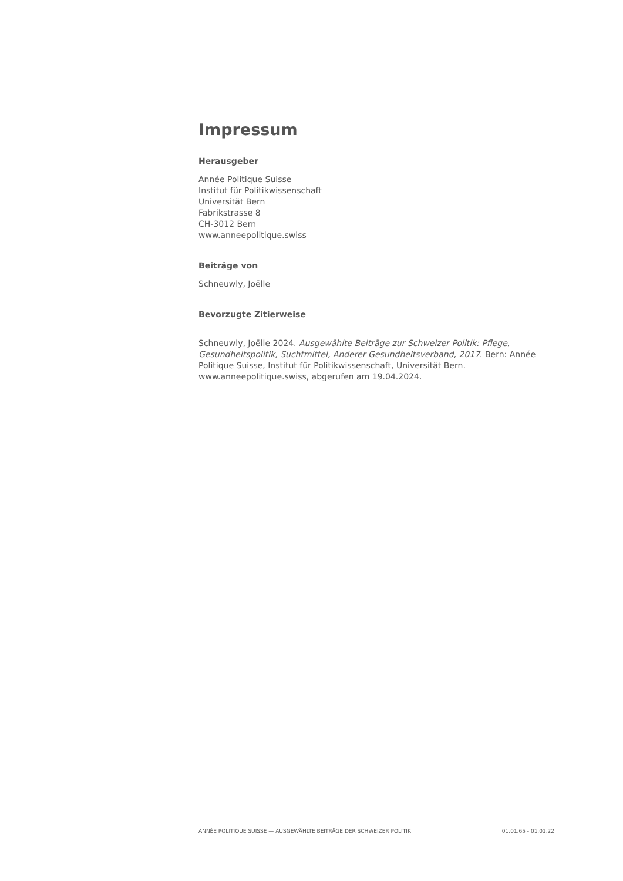Impressum
Herausgeber
Année Politique Suisse
Institut für Politikwissenschaft
Universität Bern
Fabrikstrasse 8
CH-3012 Bern
www.anneepolitique.swiss
Beiträge von
Schneuwly, Joëlle
Bevorzugte Zitierweise
Schneuwly, Joëlle 2024. Ausgewählte Beiträge zur Schweizer Politik: Pflege, Gesundheitspolitik, Suchtmittel, Anderer Gesundheitsverband, 2017. Bern: Année Politique Suisse, Institut für Politikwissenschaft, Universität Bern. www.anneepolitique.swiss, abgerufen am 19.04.2024.
ANNÉE POLITIQUE SUISSE — AUSGEWÄHLTE BEITRÄGE DER SCHWEIZER POLITIK 01.01.65 - 01.01.22